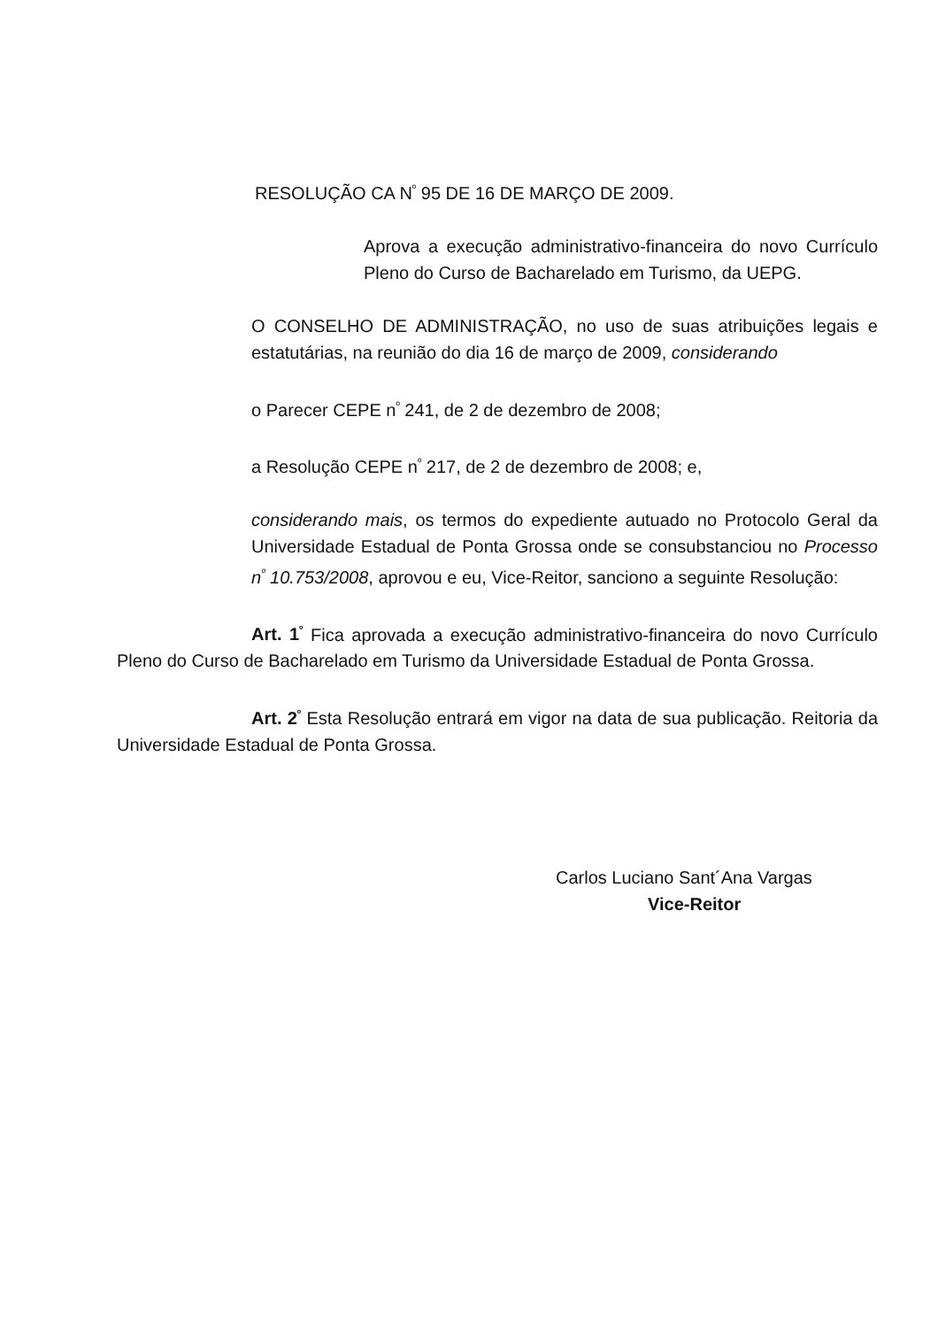RESOLUÇÃO CA N<sup>º</sup> 95 DE 16 DE MARÇO DE 2009.
Aprova a execução administrativo-financeira do novo Currículo Pleno do Curso de Bacharelado em Turismo, da UEPG.
O CONSELHO DE ADMINISTRAÇÃO, no uso de suas atribuições legais e estatutárias, na reunião do dia 16 de março de 2009, considerando
o Parecer CEPE n<sup>º</sup> 241, de 2 de dezembro de 2008;
a Resolução CEPE n<sup>º</sup> 217, de 2 de dezembro de 2008; e,
considerando mais, os termos do expediente autuado no Protocolo Geral da Universidade Estadual de Ponta Grossa onde se consubstanciou no Processo n<sup>º</sup> 10.753/2008, aprovou e eu, Vice-Reitor, sanciono a seguinte Resolução:
Art. 1<sup>º</sup> Fica aprovada a execução administrativo-financeira do novo Currículo Pleno do Curso de Bacharelado em Turismo da Universidade Estadual de Ponta Grossa.
Art. 2<sup>º</sup> Esta Resolução entrará em vigor na data de sua publicação. Reitoria da Universidade Estadual de Ponta Grossa.
Carlos Luciano Sant´Ana Vargas
Vice-Reitor